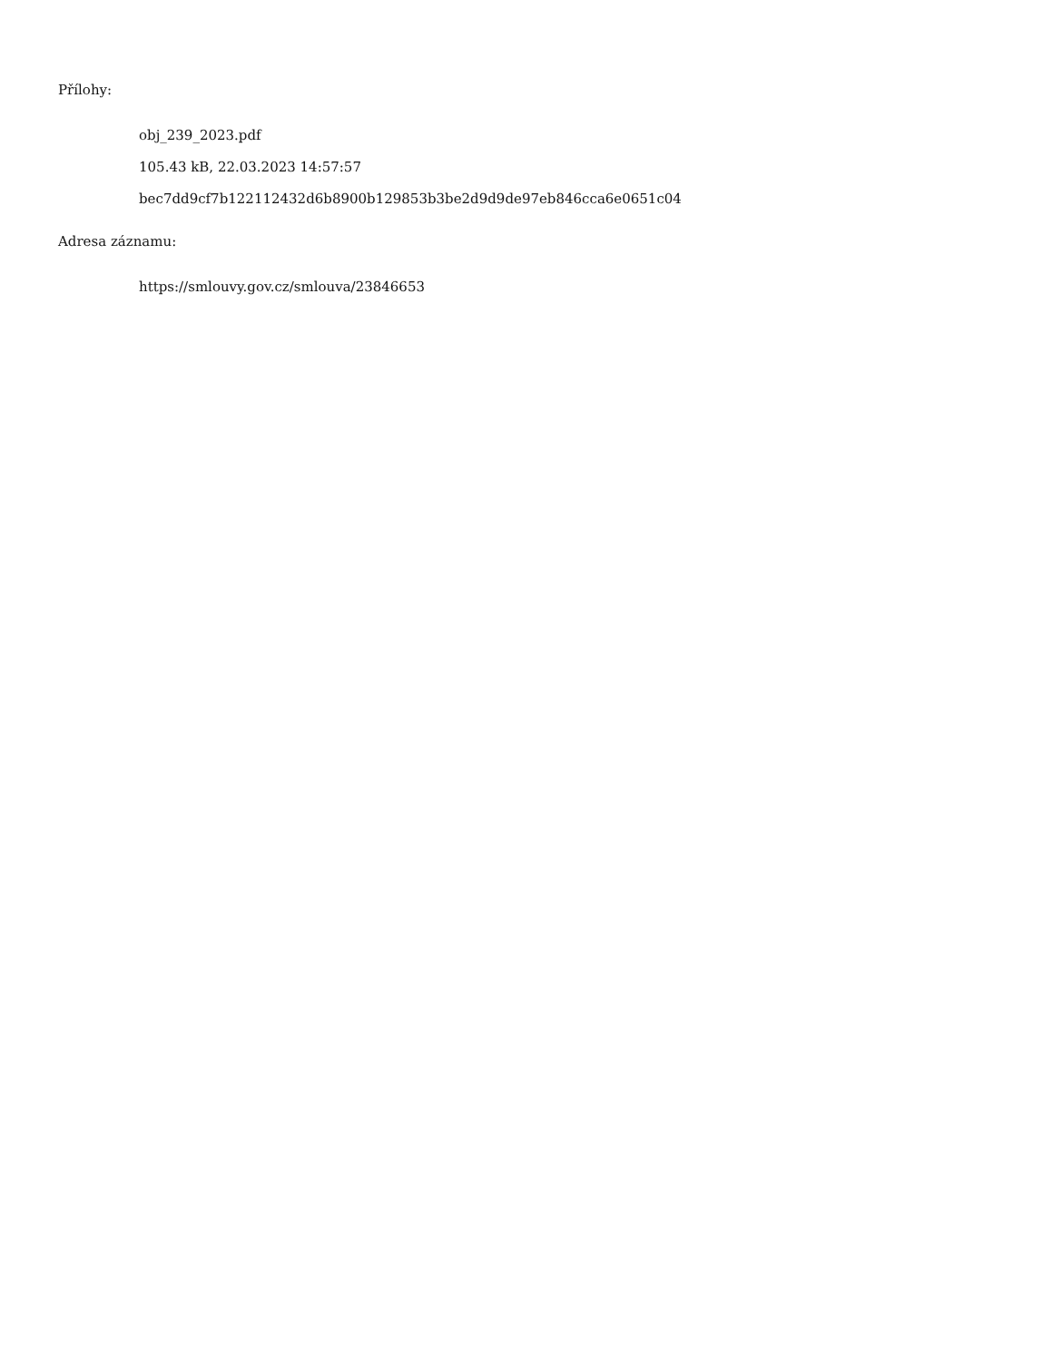Přílohy:
obj_239_2023.pdf
105.43 kB, 22.03.2023 14:57:57
bec7dd9cf7b122112432d6b8900b129853b3be2d9d9de97eb846cca6e0651c04
Adresa záznamu:
https://smlouvy.gov.cz/smlouva/23846653